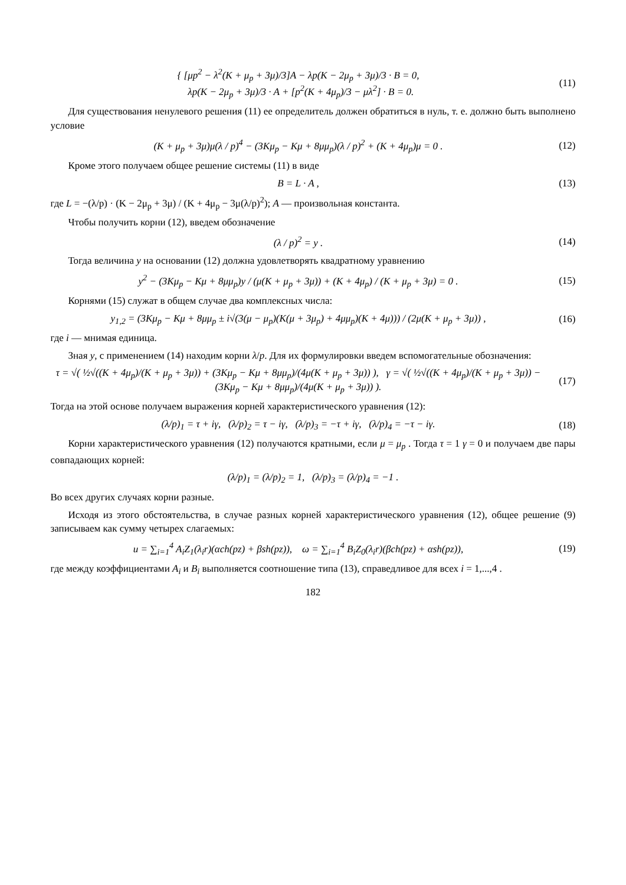{ [μp<sup>2</sup> − λ<sup>2</sup>(K + μ<sub>p</sub> + 3μ)/3]A − λp(K − 2μ<sub>p</sub> + 3μ)/3 · B = 0,
λp(K − 2μ<sub>p</sub> + 3μ)/3 · A + [p<sup>2</sup>(K + 4μ<sub>p</sub>)/3 − μλ<sup>2</sup>] · B = 0.
(11)
Для существования ненулевого решения (11) ее определитель должен обратиться в нуль, т. е. должно быть выполнено условие
(K + μ<sub>p</sub> + 3μ)μ(λ / p)<sup>4</sup> − (3Kμ<sub>p</sub> − Kμ + 8μμ<sub>p</sub>)(λ / p)<sup>2</sup> + (K + 4μ<sub>p</sub>)μ = 0 .
(12)
Кроме этого получаем общее решение системы (11) в виде
B = L · A , (13)
где L = −(λ/p) · (K − 2μ<sub>p</sub> + 3μ) / (K + 4μ<sub>p</sub> − 3μ(λ/p)<sup>2</sup>); A — произвольная константа.
Чтобы получить корни (12), введем обозначение
(λ / p)<sup>2</sup> = y . (14)
Тогда величина y на основании (12) должна удовлетворять квадратному уравнению
y<sup>2</sup> − (3Kμ<sub>p</sub> − Kμ + 8μμ<sub>p</sub>)y / (μ(K + μ<sub>p</sub> + 3μ)) + (K + 4μ<sub>p</sub>) / (K + μ<sub>p</sub> + 3μ) = 0 .
(15)
Корнями (15) служат в общем случае два комплексных числа:
y<sub>1,2</sub> = (3Kμ<sub>p</sub> − Kμ + 8μμ<sub>p</sub> ± i√(3(μ − μ<sub>p</sub>)(K(μ + 3μ<sub>p</sub>) + 4μμ<sub>p</sub>)(K + 4μ))) / (2μ(K + μ<sub>p</sub> + 3μ)) ,
(16)
где i — мнимая единица.
Зная y, с применением (14) находим корни λ/p. Для их формулировки введем вспомогательные обозначения:
τ = √( ½√((K + 4μ<sub>p</sub>)/(K + μ<sub>p</sub> + 3μ)) + (3Kμ<sub>p</sub> − Kμ + 8μμ<sub>p</sub>)/(4μ(K + μ<sub>p</sub> + 3μ)) ), γ = √( ½√((K + 4μ<sub>p</sub>)/(K + μ<sub>p</sub> + 3μ)) − (3Kμ<sub>p</sub> − Kμ + 8μμ<sub>p</sub>)/(4μ(K + μ<sub>p</sub> + 3μ)) ).
(17)
Тогда на этой основе получаем выражения корней характеристического уравнения (12):
(λ/p)<sub>1</sub> = τ + iγ, (λ/p)<sub>2</sub> = τ − iγ, (λ/p)<sub>3</sub> = −τ + iγ, (λ/p)<sub>4</sub> = −τ − iγ.
(18)
Корни характеристического уравнения (12) получаются кратными, если μ = μ<sub>p</sub> . Тогда τ = 1 γ = 0 и получаем две пары совпадающих корней:
(λ/p)<sub>1</sub> = (λ/p)<sub>2</sub> = 1, (λ/p)<sub>3</sub> = (λ/p)<sub>4</sub> = −1 .
Во всех других случаях корни разные.
Исходя из этого обстоятельства, в случае разных корней характеристического уравнения (12), общее решение (9) записываем как сумму четырех слагаемых:
u = ∑<sub>i=1</sub><sup>4</sup> A<sub>i</sub>Z<sub>1</sub>(λ<sub>i</sub>r)(αch(pz) + βsh(pz)), ω = ∑<sub>i=1</sub><sup>4</sup> B<sub>i</sub>Z<sub>0</sub>(λ<sub>i</sub>r)(βch(pz) + αsh(pz)),
(19)
где между коэффициентами A<sub>i</sub> и B<sub>i</sub> выполняется соотношение типа (13), справедливое для всех i = 1,...,4 .
182